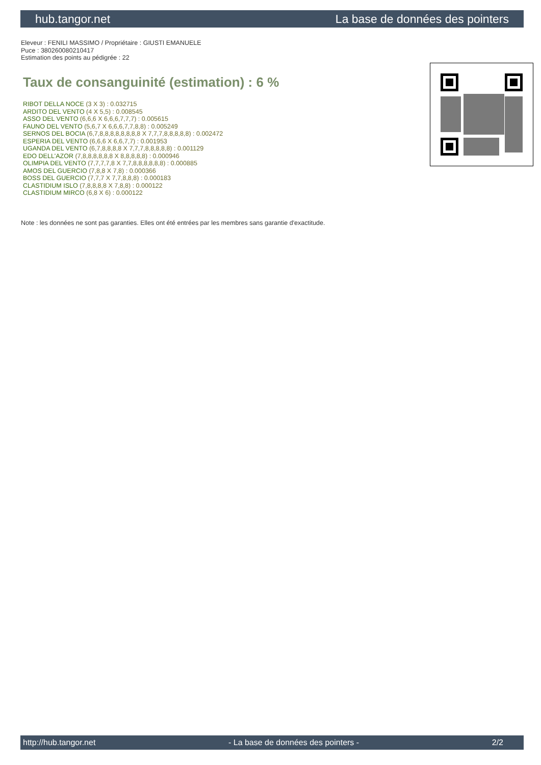hub.tangor.net La base de données des pointers
Eleveur : FENILI MASSIMO / Propriétaire : GIUSTI EMANUELE
Puce : 380260080210417
Estimation des points au pédigrée : 22
Taux de consanguinité (estimation) : 6 %
RIBOT DELLA NOCE (3 X 3) : 0.032715
ARDITO DEL VENTO (4 X 5,5) : 0.008545
ASSO DEL VENTO (6,6,6 X 6,6,6,7,7,7) : 0.005615
FAUNO DEL VENTO (5,6,7 X 6,6,6,7,7,8,8) : 0.005249
SERNOS DEL BOCIA (6,7,8,8,8,8,8,8,8,8 X 7,7,7,8,8,8,8,8) : 0.002472
ESPERIA DEL VENTO (6,6,6 X 6,6,7,7) : 0.001953
UGANDA DEL VENTO (6,7,8,8,8,8 X 7,7,7,8,8,8,8,8) : 0.001129
EDO DELL'AZOR (7,8,8,8,8,8,8 X 8,8,8,8,8) : 0.000946
OLIMPIA DEL VENTO (7,7,7,7,8 X 7,7,8,8,8,8,8,8) : 0.000885
AMOS DEL GUERCIO (7,8,8 X 7,8) : 0.000366
BOSS DEL GUERCIO (7,7,7 X 7,7,8,8,8) : 0.000183
CLASTIDIUM ISLO (7,8,8,8,8 X 7,8,8) : 0.000122
CLASTIDIUM MIRCO (6,8 X 6) : 0.000122
Note : les données ne sont pas garanties. Elles ont été entrées par les membres sans garantie d'exactitude.
http://hub.tangor.net - La base de données des pointers - 2/2